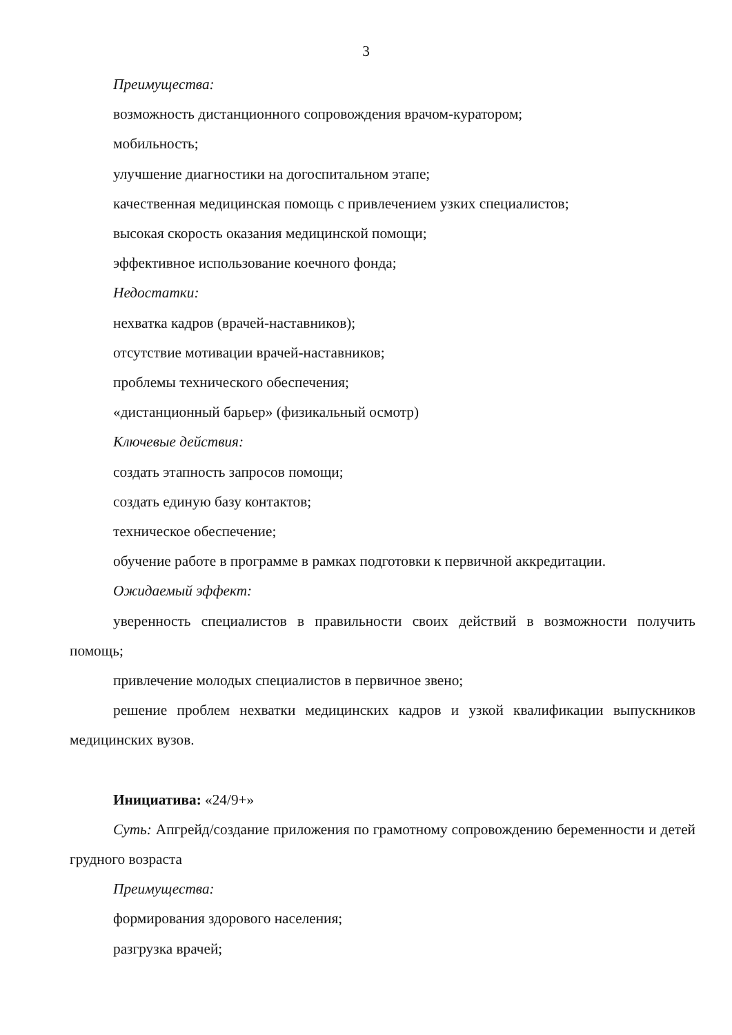3
Преимущества:
возможность дистанционного сопровождения врачом-куратором;
мобильность;
улучшение диагностики на догоспитальном этапе;
качественная медицинская помощь с привлечением узких специалистов;
высокая скорость оказания медицинской помощи;
эффективное использование коечного фонда;
Недостатки:
нехватка кадров (врачей-наставников);
отсутствие мотивации врачей-наставников;
проблемы технического обеспечения;
«дистанционный барьер» (физикальный осмотр)
Ключевые действия:
создать этапность запросов помощи;
создать единую базу контактов;
техническое обеспечение;
обучение работе в программе в рамках подготовки к первичной аккредитации.
Ожидаемый эффект:
уверенность специалистов в правильности своих действий в возможности получить помощь;
привлечение молодых специалистов в первичное звено;
решение проблем нехватки медицинских кадров и узкой квалификации выпускников медицинских вузов.
Инициатива: «24/9+»
Суть: Апгрейд/создание приложения по грамотному сопровождению беременности и детей грудного возраста
Преимущества:
формирования здорового населения;
разгрузка врачей;